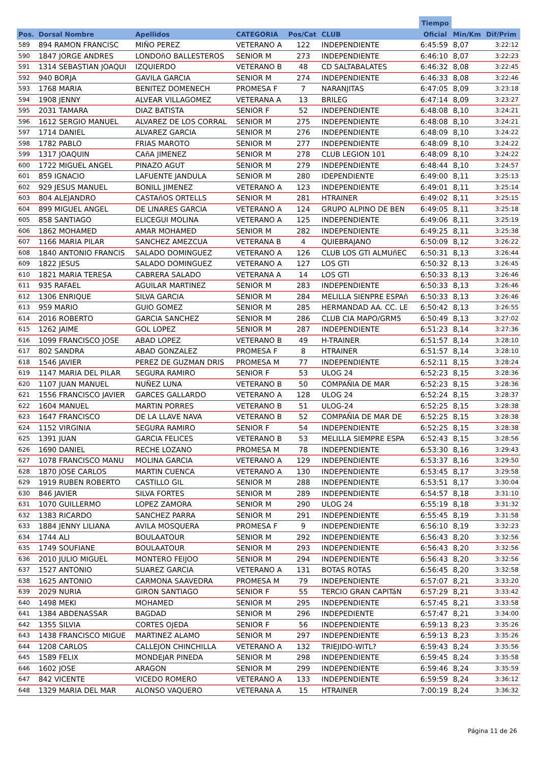| | | | | | | | Tiempo | | |
| --- | --- | --- | --- | --- | --- | --- | --- | --- | --- |
| Pos. | Dorsal Nombre | Apellidos | CATEGORIA | Pos/Cat | CLUB | | Oficial | Min/Km | Dif/Prim |
| 589 | 894 RAMON FRANCISC | MIÑO PEREZ | VETERANO A | 122 | INDEPENDIENTE | | 6:45:59 | 8,07 | 3:22:12 |
| 590 | 1847 JORGE ANDRES | LONDOñO BALLESTEROS | SENIOR M | 273 | INDEPENDIENTE | | 6:46:10 | 8,07 | 3:22:23 |
| 591 | 1314 SEBASTIAN JOAQUI | IZQUIERDO | VETERANO B | 48 | CD SALTABALATES | | 6:46:32 | 8,08 | 3:22:45 |
| 592 | 940 BORJA | GAVILA GARCIA | SENIOR M | 274 | INDEPENDIENTE | | 6:46:33 | 8,08 | 3:22:46 |
| 593 | 1768 MARIA | BENITEZ DOMENECH | PROMESA F | 7 | NARANJITAS | | 6:47:05 | 8,09 | 3:23:18 |
| 594 | 1908 JENNY | ALVEAR VILLAGOMEZ | VETERANA A | 13 | BRILEG | | 6:47:14 | 8,09 | 3:23:27 |
| 595 | 2031 TAMARA | DIAZ BATISTA | SENIOR F | 52 | INDEPENDIENTE | | 6:48:08 | 8,10 | 3:24:21 |
| 596 | 1612 SERGIO MANUEL | ALVAREZ DE LOS CORRAL | SENIOR M | 275 | INDEPENDIENTE | | 6:48:08 | 8,10 | 3:24:21 |
| 597 | 1714 DANIEL | ALVAREZ GARCIA | SENIOR M | 276 | INDEPENDIENTE | | 6:48:09 | 8,10 | 3:24:22 |
| 598 | 1782 PABLO | FRIAS MAROTO | SENIOR M | 277 | INDEPENDIENTE | | 6:48:09 | 8,10 | 3:24:22 |
| 599 | 1317 JOAQUIN | CAñA JIMENEZ | SENIOR M | 278 | CLUB LEGION 101 | | 6:48:09 | 8,10 | 3:24:22 |
| 600 | 1722 MIGUEL ANGEL | PINAZO AGUT | SENIOR M | 279 | INDEPENDIENTE | | 6:48:44 | 8,10 | 3:24:57 |
| 601 | 859 IGNACIO | LAFUENTE JANDULA | SENIOR M | 280 | IDEPENDIENTE | | 6:49:00 | 8,11 | 3:25:13 |
| 602 | 929 JESUS MANUEL | BONILL JIMENEZ | VETERANO A | 123 | INDEPENDIENTE | | 6:49:01 | 8,11 | 3:25:14 |
| 603 | 804 ALEJANDRO | CASTAñOS ORTELLS | SENIOR M | 281 | HTRAINER | | 6:49:02 | 8,11 | 3:25:15 |
| 604 | 899 MIGUEL ANGEL | DE LINARES GARCIA | VETERANO A | 124 | GRUPO ALPINO DE BEN | | 6:49:05 | 8,11 | 3:25:18 |
| 605 | 858 SANTIAGO | ELICEGUI MOLINA | VETERANO A | 125 | INDEPENDIENTE | | 6:49:06 | 8,11 | 3:25:19 |
| 606 | 1862 MOHAMED | AMAR MOHAMED | SENIOR M | 282 | INDEPENDIENTE | | 6:49:25 | 8,11 | 3:25:38 |
| 607 | 1166 MARIA PILAR | SANCHEZ AMEZCUA | VETERANA B | 4 | QUIEBRAJANO | | 6:50:09 | 8,12 | 3:26:22 |
| 608 | 1840 ANTONIO FRANCIS | SALADO DOMINGUEZ | VETERANO A | 126 | CLUB LOS GTI ALMUñEC | | 6:50:31 | 8,13 | 3:26:44 |
| 609 | 1822 JESUS | SALADO DOMINGUEZ | VETERANO A | 127 | LOS GTI | | 6:50:32 | 8,13 | 3:26:45 |
| 610 | 1821 MARIA TERESA | CABRERA SALADO | VETERANA A | 14 | LOS GTI | | 6:50:33 | 8,13 | 3:26:46 |
| 611 | 935 RAFAEL | AGUILAR MARTINEZ | SENIOR M | 283 | INDEPENDIENTE | | 6:50:33 | 8,13 | 3:26:46 |
| 612 | 1306 ENRIQUE | SILVA GARCIA | SENIOR M | 284 | MELILLA SIENPRE ESPAñ | | 6:50:33 | 8,13 | 3:26:46 |
| 613 | 959 MARIO | GUIO GOMEZ | SENIOR M | 285 | HERMANDAD AA. CC. LE | | 6:50:42 | 8,13 | 3:26:55 |
| 614 | 2016 ROBERTO | GARCIA SANCHEZ | SENIOR M | 286 | CLUB CIA MAPO/GRM5 | | 6:50:49 | 8,13 | 3:27:02 |
| 615 | 1262 JAIME | GOL LOPEZ | SENIOR M | 287 | INDEPENDIENTE | | 6:51:23 | 8,14 | 3:27:36 |
| 616 | 1099 FRANCISCO JOSE | ABAD LOPEZ | VETERANO B | 49 | H-TRAINER | | 6:51:57 | 8,14 | 3:28:10 |
| 617 | 802 SANDRA | ABAD GONZALEZ | PROMESA F | 8 | HTRAINER | | 6:51:57 | 8,14 | 3:28:10 |
| 618 | 1546 JAVIER | PEREZ DE GUZMAN DRIS | PROMESA M | 77 | INDEPENDIENTE | | 6:52:11 | 8,15 | 3:28:24 |
| 619 | 1147 MARIA DEL PILAR | SEGURA RAMIRO | SENIOR F | 53 | ULOG 24 | | 6:52:23 | 8,15 | 3:28:36 |
| 620 | 1107 JUAN MANUEL | NUÑEZ LUNA | VETERANO B | 50 | COMPAÑIA DE MAR | | 6:52:23 | 8,15 | 3:28:36 |
| 621 | 1556 FRANCISCO JAVIER | GARCES GALLARDO | VETERANO A | 128 | ULOG 24 | | 6:52:24 | 8,15 | 3:28:37 |
| 622 | 1604 MANUEL | MARTIN PORRES | VETERANO B | 51 | ULOG-24 | | 6:52:25 | 8,15 | 3:28:38 |
| 623 | 1647 FRANCISCO | DE LA LLAVE NAVA | VETERANO B | 52 | COMPAÑIA DE MAR DE | | 6:52:25 | 8,15 | 3:28:38 |
| 624 | 1152 VIRGINIA | SEGURA RAMIRO | SENIOR F | 54 | INDEPENDIENTE | | 6:52:25 | 8,15 | 3:28:38 |
| 625 | 1391 JUAN | GARCIA FELICES | VETERANO B | 53 | MELILLA SIEMPRE ESPA | | 6:52:43 | 8,15 | 3:28:56 |
| 626 | 1690 DANIEL | RECHE LOZANO | PROMESA M | 78 | INDEPENDIENTE | | 6:53:30 | 8,16 | 3:29:43 |
| 627 | 1078 FRANCISCO MANU | MOLINA GARCIA | VETERANO A | 129 | INDEPENDIENTE | | 6:53:37 | 8,16 | 3:29:50 |
| 628 | 1870 JOSE CARLOS | MARTIN CUENCA | VETERANO A | 130 | INDEPENDIENTE | | 6:53:45 | 8,17 | 3:29:58 |
| 629 | 1919 RUBEN ROBERTO | CASTILLO GIL | SENIOR M | 288 | INDEPENDIENTE | | 6:53:51 | 8,17 | 3:30:04 |
| 630 | 846 JAVIER | SILVA FORTES | SENIOR M | 289 | INDEPENDIENTE | | 6:54:57 | 8,18 | 3:31:10 |
| 631 | 1070 GUILLERMO | LOPEZ ZAMORA | SENIOR M | 290 | ULOG 24 | | 6:55:19 | 8,18 | 3:31:32 |
| 632 | 1383 RICARDO | SANCHEZ PARRA | SENIOR M | 291 | INDEPENDIENTE | | 6:55:45 | 8,19 | 3:31:58 |
| 633 | 1884 JENNY LILIANA | AVILA MOSQUERA | PROMESA F | 9 | INDEPENDIENTE | | 6:56:10 | 8,19 | 3:32:23 |
| 634 | 1744 ALI | BOULAATOUR | SENIOR M | 292 | INDEPENDIENTE | | 6:56:43 | 8,20 | 3:32:56 |
| 635 | 1749 SOUFIANE | BOULAATOUR | SENIOR M | 293 | INDEPENDIENTE | | 6:56:43 | 8,20 | 3:32:56 |
| 636 | 2010 JULIO MIGUEL | MONTERO FEIJOO | SENIOR M | 294 | INDEPENDIENTE | | 6:56:43 | 8,20 | 3:32:56 |
| 637 | 1527 ANTONIO | SUAREZ GARCIA | VETERANO A | 131 | BOTAS ROTAS | | 6:56:45 | 8,20 | 3:32:58 |
| 638 | 1625 ANTONIO | CARMONA SAAVEDRA | PROMESA M | 79 | INDEPENDIENTE | | 6:57:07 | 8,21 | 3:33:20 |
| 639 | 2029 NURIA | GIRON SANTIAGO | SENIOR F | 55 | TERCIO GRAN CAPITáN | | 6:57:29 | 8,21 | 3:33:42 |
| 640 | 1498 MEKI | MOHAMED | SENIOR M | 295 | INDEPENDIENTE | | 6:57:45 | 8,21 | 3:33:58 |
| 641 | 1384 ABDENASSAR | BAGDAD | SENIOR M | 296 | INDEPEDIENTE | | 6:57:47 | 8,21 | 3:34:00 |
| 642 | 1355 SILVIA | CORTES OJEDA | SENIOR F | 56 | INDEPENDIENTE | | 6:59:13 | 8,23 | 3:35:26 |
| 643 | 1438 FRANCISCO MIGUE | MARTINEZ ALAMO | SENIOR M | 297 | INDEPENDIENTE | | 6:59:13 | 8,23 | 3:35:26 |
| 644 | 1208 CARLOS | CALLEJON CHINCHILLA | VETERANO A | 132 | TRIEJIDO-WITL? | | 6:59:43 | 8,24 | 3:35:56 |
| 645 | 1589 FELIX | MONDEJAR PINEDA | SENIOR M | 298 | INDEPENDIENTE | | 6:59:45 | 8,24 | 3:35:58 |
| 646 | 1602 JOSE | ARAGON | SENIOR M | 299 | INDEPENDIENTE | | 6:59:46 | 8,24 | 3:35:59 |
| 647 | 842 VICENTE | VICEDO ROMERO | VETERANO A | 133 | INDEPENDIENTE | | 6:59:59 | 8,24 | 3:36:12 |
| 648 | 1329 MARIA DEL MAR | ALONSO VAQUERO | VETERANA A | 15 | HTRAINER | | 7:00:19 | 8,24 | 3:36:32 |
Página 11 de 26